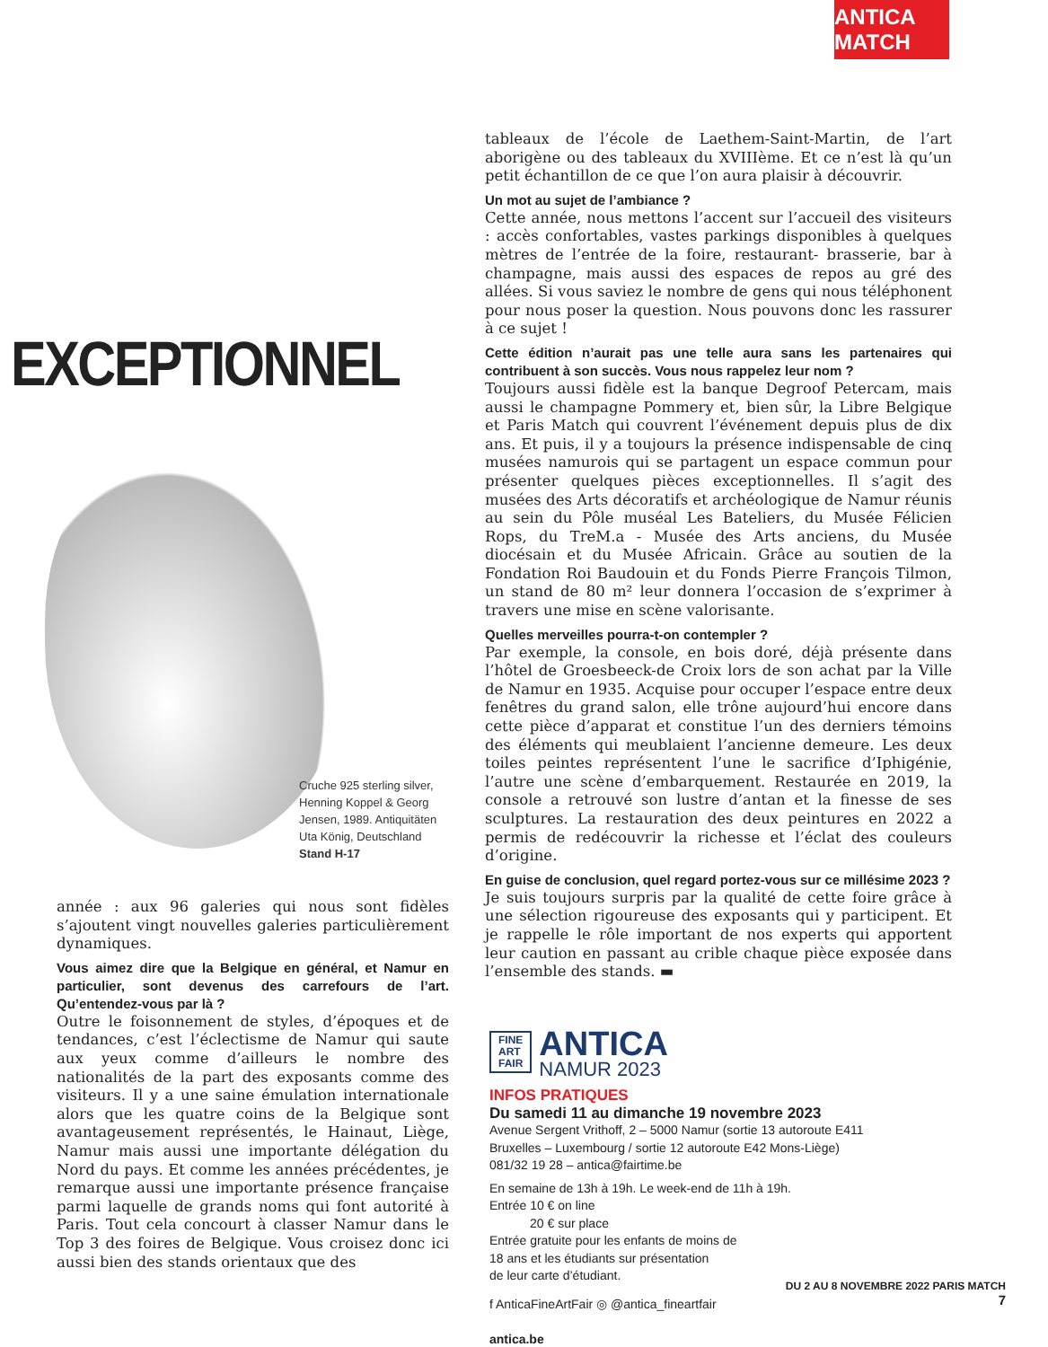ANTICA MATCH
EXCEPTIONNEL
Cruche 925 sterling silver,
Henning Koppel & Georg
Jensen, 1989. Antiquitäten
Uta König, Deutschland
Stand H-17
année : aux 96 galeries qui nous sont fidèles s’ajoutent vingt nouvelles galeries particulièrement dynamiques.
Vous aimez dire que la Belgique en général, et Namur en particulier, sont devenus des carrefours de l’art. Qu’entendez-vous par là ?
Outre le foisonnement de styles, d’époques et de tendances, c’est l’éclectisme de Namur qui saute aux yeux comme d’ailleurs le nombre des nationalités de la part des exposants comme des visiteurs. Il y a une saine émulation internationale alors que les quatre coins de la Belgique sont avantageusement représentés, le Hainaut, Liège, Namur mais aussi une importante délégation du Nord du pays. Et comme les années précédentes, je remarque aussi une importante présence française parmi laquelle de grands noms qui font autorité à Paris. Tout cela concourt à classer Namur dans le Top 3 des foires de Belgique. Vous croisez donc ici aussi bien des stands orientaux que des
tableaux de l’école de Laethem-Saint-Martin, de l’art aborigène ou des tableaux du XVIIIème. Et ce n’est là qu’un petit échantillon de ce que l’on aura plaisir à découvrir.
Un mot au sujet de l’ambiance ?
Cette année, nous mettons l’accent sur l’accueil des visiteurs : accès confortables, vastes parkings disponibles à quelques mètres de l’entrée de la foire, restaurant- brasserie, bar à champagne, mais aussi des espaces de repos au gré des allées. Si vous saviez le nombre de gens qui nous téléphonent pour nous poser la question. Nous pouvons donc les rassurer à ce sujet !
Cette édition n’aurait pas une telle aura sans les partenaires qui contribuent à son succès. Vous nous rappelez leur nom ?
Toujours aussi fidèle est la banque Degroof Petercam, mais aussi le champagne Pommery et, bien sûr, la Libre Belgique et Paris Match qui couvrent l’événement depuis plus de dix ans. Et puis, il y a toujours la présence indispensable de cinq musées namurois qui se partagent un espace commun pour présenter quelques pièces exceptionnelles. Il s’agit des musées des Arts décoratifs et archéologique de Namur réunis au sein du Pôle muséal Les Bateliers, du Musée Félicien Rops, du TreM.a - Musée des Arts anciens, du Musée diocésain et du Musée Africain. Grâce au soutien de la Fondation Roi Baudouin et du Fonds Pierre François Tilmon, un stand de 80 m² leur donnera l’occasion de s’exprimer à travers une mise en scène valorisante.
Quelles merveilles pourra-t-on contempler ?
Par exemple, la console, en bois doré, déjà présente dans l’hôtel de Groesbeeck-de Croix lors de son achat par la Ville de Namur en 1935. Acquise pour occuper l’espace entre deux fenêtres du grand salon, elle trône aujourd’hui encore dans cette pièce d’apparat et constitue l’un des derniers témoins des éléments qui meublaient l’ancienne demeure. Les deux toiles peintes représentent l’une le sacrifice d’Iphigénie, l’autre une scène d’embarquement. Restaurée en 2019, la console a retrouvé son lustre d’antan et la finesse de ses sculptures. La restauration des deux peintures en 2022 a permis de redécouvrir la richesse et l’éclat des couleurs d’origine.
En guise de conclusion, quel regard portez-vous sur ce millésime 2023 ?
Je suis toujours surpris par la qualité de cette foire grâce à une sélection rigoureuse des exposants qui y participent. Et je rappelle le rôle important de nos experts qui apportent leur caution en passant au crible chaque pièce exposée dans l’ensemble des stands. ▬
FINE
ART
FAIR
ANTICA
NAMUR 2023
INFOS PRATIQUES
Du samedi 11 au dimanche 19 novembre 2023
Avenue Sergent Vrithoff, 2 – 5000 Namur (sortie 13 autoroute E411
Bruxelles – Luxembourg / sortie 12 autoroute E42 Mons-Liège)
081/32 19 28 – antica@fairtime.be
En semaine de 13h à 19h. Le week-end de 11h à 19h.
Entrée 10 € on line
20 € sur place
Entrée gratuite pour les enfants de moins de
18 ans et les étudiants sur présentation
de leur carte d’étudiant.
f AnticaFineArtFair ◎ @antica_fineartfair
antica.be
DU 2 AU 8 NOVEMBRE 2022 PARIS MATCH
7